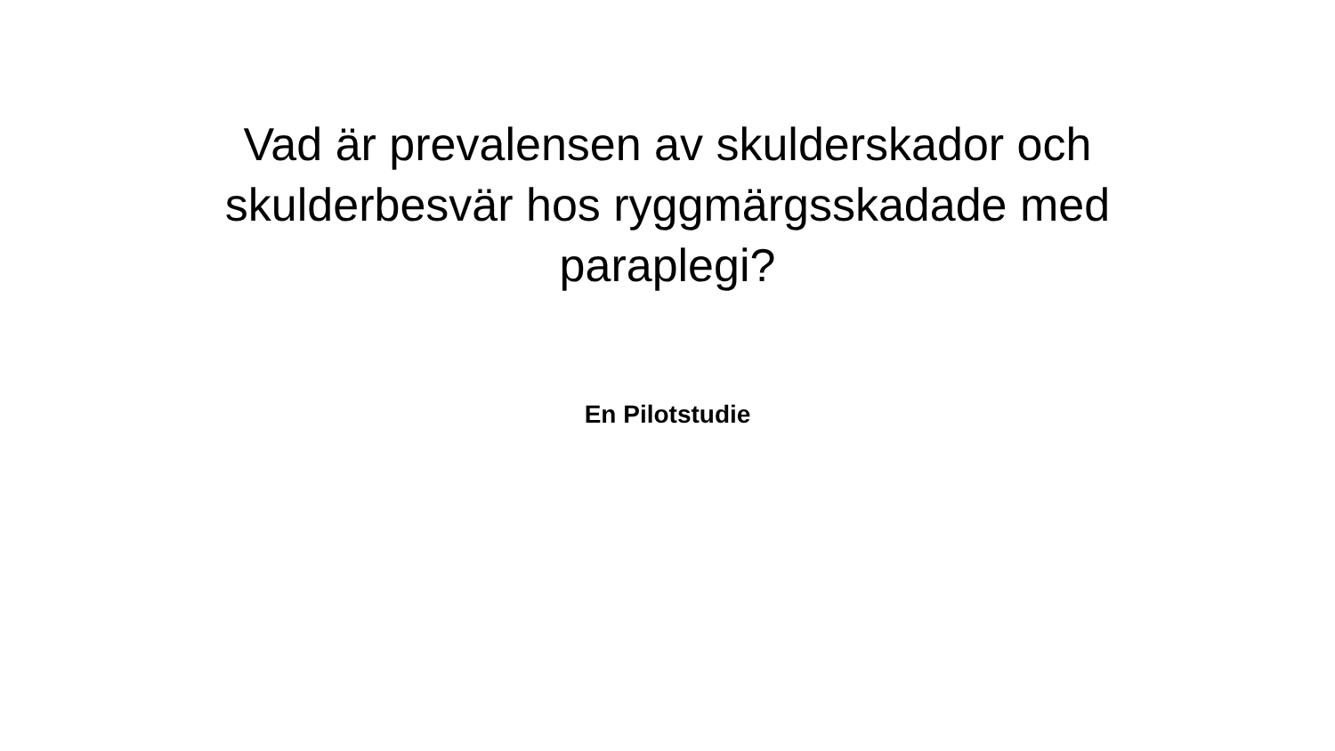Vad är prevalensen av skulderskador och skulderbesvär hos ryggmärgsskadade med paraplegi?
En Pilotstudie